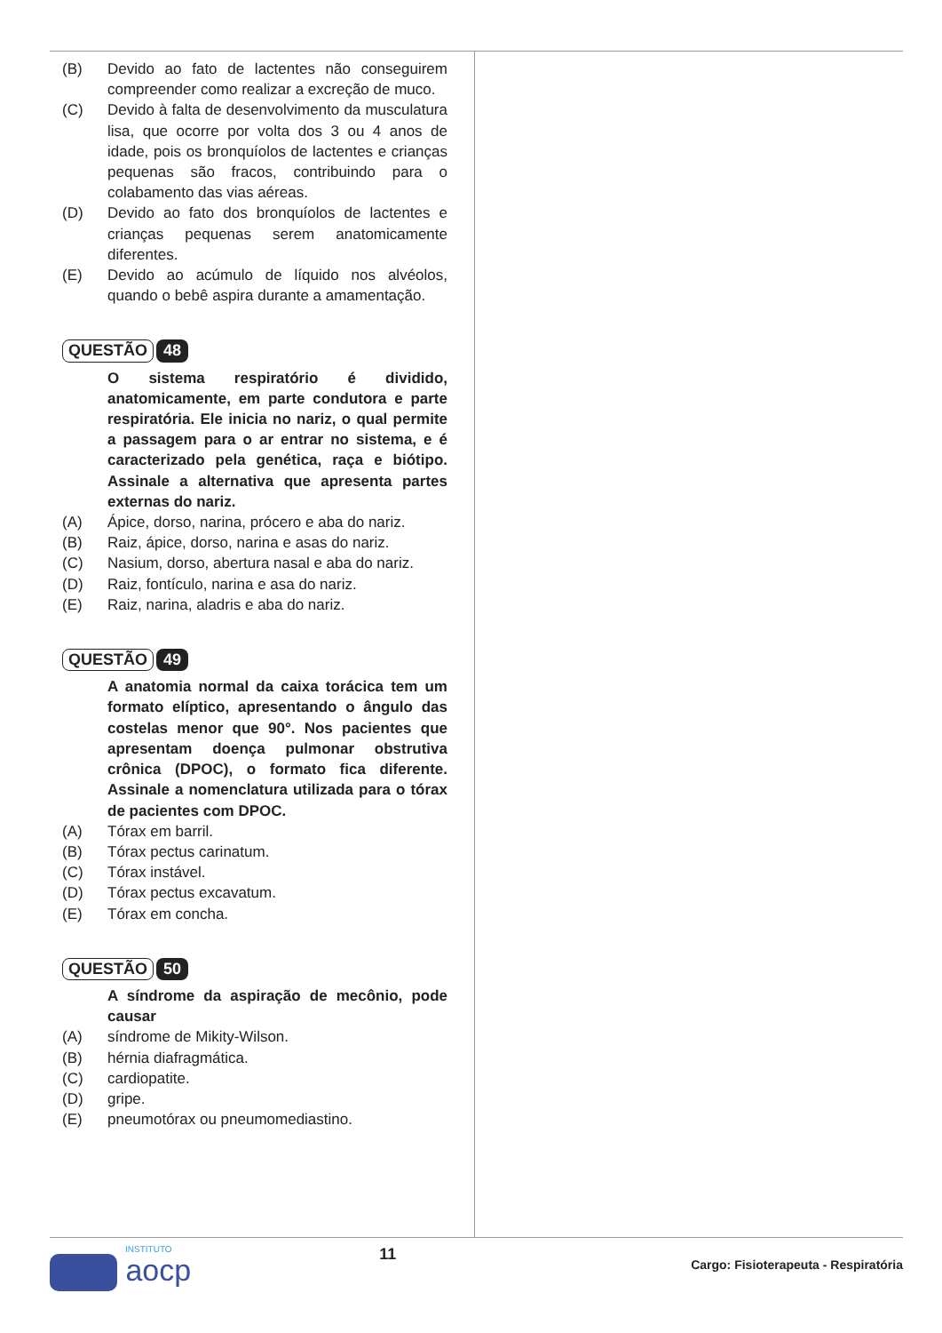(B) Devido ao fato de lactentes não conseguirem compreender como realizar a excreção de muco.
(C) Devido à falta de desenvolvimento da musculatura lisa, que ocorre por volta dos 3 ou 4 anos de idade, pois os bronquíolos de lactentes e crianças pequenas são fracos, contribuindo para o colabamento das vias aéreas.
(D) Devido ao fato dos bronquíolos de lactentes e crianças pequenas serem anatomicamente diferentes.
(E) Devido ao acúmulo de líquido nos alvéolos, quando o bebê aspira durante a amamentação.
QUESTÃO 48
O sistema respiratório é dividido, anatomicamente, em parte condutora e parte respiratória. Ele inicia no nariz, o qual permite a passagem para o ar entrar no sistema, e é caracterizado pela genética, raça e biótipo. Assinale a alternativa que apresenta partes externas do nariz.
(A) Ápice, dorso, narina, prócero e aba do nariz.
(B) Raiz, ápice, dorso, narina e asas do nariz.
(C) Nasium, dorso, abertura nasal e aba do nariz.
(D) Raiz, fontículo, narina e asa do nariz.
(E) Raiz, narina, aladris e aba do nariz.
QUESTÃO 49
A anatomia normal da caixa torácica tem um formato elíptico, apresentando o ângulo das costelas menor que 90°. Nos pacientes que apresentam doença pulmonar obstrutiva crônica (DPOC), o formato fica diferente. Assinale a nomenclatura utilizada para o tórax de pacientes com DPOC.
(A) Tórax em barril.
(B) Tórax pectus carinatum.
(C) Tórax instável.
(D) Tórax pectus excavatum.
(E) Tórax em concha.
QUESTÃO 50
A síndrome da aspiração de mecônio, pode causar
(A) síndrome de Mikity-Wilson.
(B) hérnia diafragmática.
(C) cardiopatite.
(D) gripe.
(E) pneumotórax ou pneumomediastino.
INSTITUTO
aocp
11
Cargo: Fisioterapeuta - Respiratória